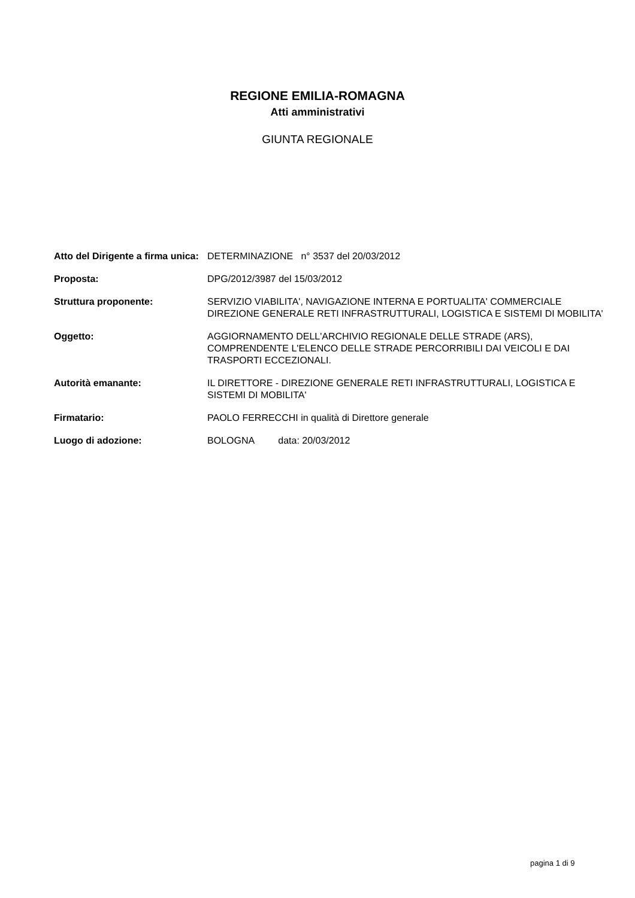REGIONE EMILIA-ROMAGNA
Atti amministrativi
GIUNTA REGIONALE
| Atto del Dirigente a firma unica: | DETERMINAZIONE n° 3537 del 20/03/2012 |
| Proposta: | DPG/2012/3987 del 15/03/2012 |
| Struttura proponente: | SERVIZIO VIABILITA', NAVIGAZIONE INTERNA E PORTUALITA' COMMERCIALE DIREZIONE GENERALE RETI INFRASTRUTTURALI, LOGISTICA E SISTEMI DI MOBILITA' |
| Oggetto: | AGGIORNAMENTO DELL'ARCHIVIO REGIONALE DELLE STRADE (ARS), COMPRENDENTE L'ELENCO DELLE STRADE PERCORRIBILI DAI VEICOLI E DAI TRASPORTI ECCEZIONALI. |
| Autorità emanante: | IL DIRETTORE - DIREZIONE GENERALE RETI INFRASTRUTTURALI, LOGISTICA E SISTEMI DI MOBILITA' |
| Firmatario: | PAOLO FERRECCHI in qualità di Direttore generale |
| Luogo di adozione: | BOLOGNA data: 20/03/2012 |
pagina 1 di 9